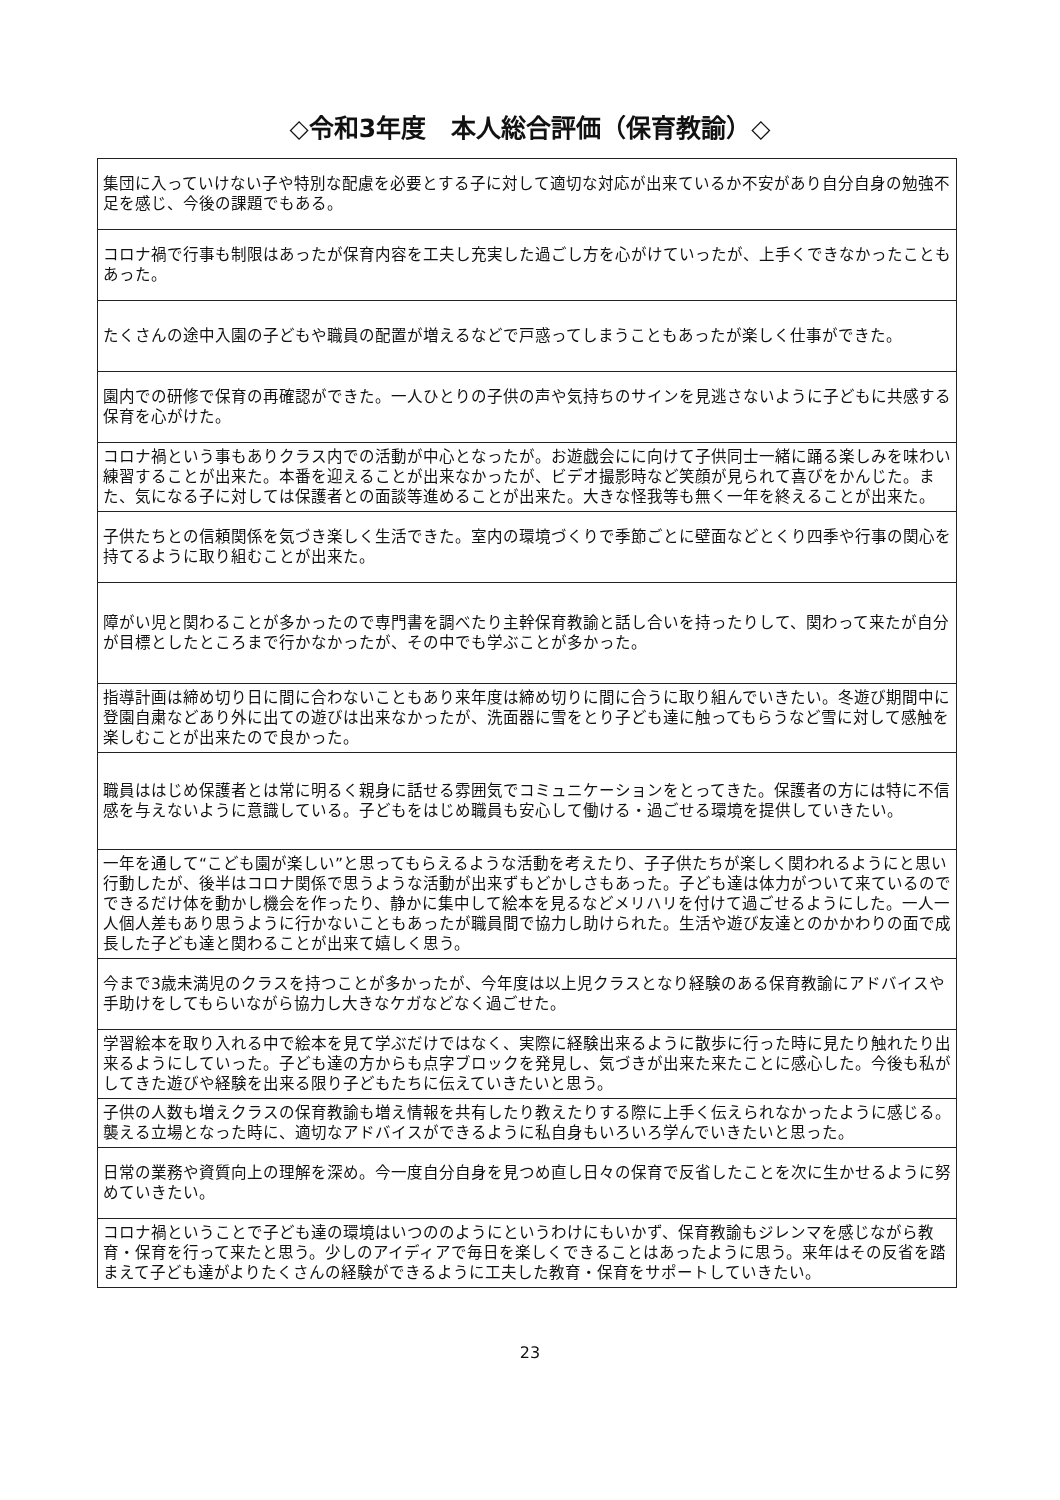◇令和3年度　本人総合評価（保育教諭）◇
| 集団に入っていけない子や特別な配慮を必要とする子に対して適切な対応が出来ているか不安があり自分自身の勉強不足を感じ、今後の課題でもある。 |
| コロナ禍で行事も制限はあったが保育内容を工夫し充実した過ごし方を心がけていったが、上手くできなかったこともあった。 |
| たくさんの途中入園の子どもや職員の配置が増えるなどで戸惑ってしまうこともあったが楽しく仕事ができた。 |
| 園内での研修で保育の再確認ができた。一人ひとりの子供の声や気持ちのサインを見逃さないように子どもに共感する保育を心がけた。 |
| コロナ禍という事もありクラス内での活動が中心となったが。お遊戯会にに向けて子供同士一緒に踊る楽しみを味わい練習することが出来た。本番を迎えることが出来なかったが、ビデオ撮影時など笑顔が見られて喜びをかんじた。また、気になる子に対しては保護者との面談等進めることが出来た。大きな怪我等も無く一年を終えることが出来た。 |
| 子供たちとの信頼関係を気づき楽しく生活できた。室内の環境づくりで季節ごとに壁面などとくり四季や行事の関心を持てるように取り組むことが出来た。 |
| 障がい児と関わることが多かったので専門書を調べたり主幹保育教諭と話し合いを持ったりして、関わって来たが自分が目標としたところまで行かなかったが、その中でも学ぶことが多かった。 |
| 指導計画は締め切り日に間に合わないこともあり来年度は締め切りに間に合うに取り組んでいきたい。冬遊び期間中に登園自粛などあり外に出ての遊びは出来なかったが、洗面器に雪をとり子ども達に触ってもらうなど雪に対して感触を楽しむことが出来たので良かった。 |
| 職員ははじめ保護者とは常に明るく親身に話せる雰囲気でコミュニケーションをとってきた。保護者の方には特に不信感を与えないように意識している。子どもをはじめ職員も安心して働ける・過ごせる環境を提供していきたい。 |
| 一年を通して“こども園が楽しい”と思ってもらえるような活動を考えたり、子子供たちが楽しく関われるようにと思い行動したが、後半はコロナ関係で思うような活動が出来ずもどかしさもあった。子ども達は体力がついて来ているのでできるだけ体を動かし機会を作ったり、静かに集中して絵本を見るなどメリハリを付けて過ごせるようにした。一人一人個人差もあり思うように行かないこともあったが職員間で協力し助けられた。生活や遊び友達とのかかわりの面で成長した子ども達と関わることが出来て嬉しく思う。 |
| 今まで3歳未満児のクラスを持つことが多かったが、今年度は以上児クラスとなり経験のある保育教諭にアドバイスや手助けをしてもらいながら協力し大きなケガなどなく過ごせた。 |
| 学習絵本を取り入れる中で絵本を見て学ぶだけではなく、実際に経験出来るように散歩に行った時に見たり触れたり出来るようにしていった。子ども達の方からも点字ブロックを発見し、気づきが出来た来たことに感心した。今後も私がしてきた遊びや経験を出来る限り子どもたちに伝えていきたいと思う。 |
| 子供の人数も増えクラスの保育教諭も増え情報を共有したり教えたりする際に上手く伝えられなかったように感じる。襲える立場となった時に、適切なアドバイスができるように私自身もいろいろ学んでいきたいと思った。 |
| 日常の業務や資質向上の理解を深め。今一度自分自身を見つめ直し日々の保育で反省したことを次に生かせるように努めていきたい。 |
| コロナ禍ということで子ども達の環境はいつののようにというわけにもいかず、保育教諭もジレンマを感じながら教育・保育を行って来たと思う。少しのアイディアで毎日を楽しくできることはあったように思う。来年はその反省を踏まえて子ども達がよりたくさんの経験ができるように工夫した教育・保育をサポートしていきたい。 |
23